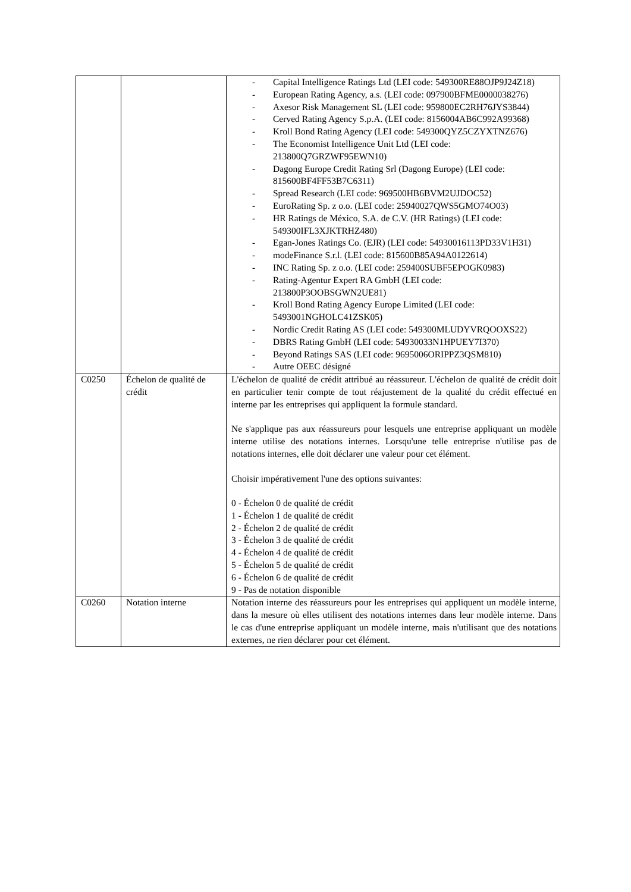| | | - Capital Intelligence Ratings Ltd (LEI code: 549300RE88OJP9J24Z18) - European Rating Agency, a.s. (LEI code: 097900BFME0000038276) - Axesor Risk Management SL (LEI code: 959800EC2RH76JYS3844) - Cerved Rating Agency S.p.A. (LEI code: 8156004AB6C992A99368) - Kroll Bond Rating Agency (LEI code: 549300QYZ5CZYXTNZ676) - The Economist Intelligence Unit Ltd (LEI code: 213800Q7GRZWF95EWN10) - Dagong Europe Credit Rating Srl (Dagong Europe) (LEI code: 815600BF4FF53B7C6311) - Spread Research (LEI code: 969500HB6BVM2UJDOC52) - EuroRating Sp. z o.o. (LEI code: 25940027QWS5GMO74O03) - HR Ratings de México, S.A. de C.V. (HR Ratings) (LEI code: 549300IFL3XJKTRHZ480) - Egan-Jones Ratings Co. (EJR) (LEI code: 54930016113PD33V1H31) - modeFinance S.r.l. (LEI code: 815600B85A94A0122614) - INC Rating Sp. z o.o. (LEI code: 259400SUBF5EPOGK0983) - Rating-Agentur Expert RA GmbH (LEI code: 213800P3OOBSGWN2UE81) - Kroll Bond Rating Agency Europe Limited (LEI code: 5493001NGHOLC41ZSK05) - Nordic Credit Rating AS (LEI code: 549300MLUDYVRQOOXS22) - DBRS Rating GmbH (LEI code: 54930033N1HPUEY7I370) - Beyond Ratings SAS (LEI code: 9695006ORIPPZ3QSM810) - Autre OEEC désigné |
| C0250 | Échelon de qualité de crédit | L'échelon de qualité de crédit attribué au réassureur. L'échelon de qualité de crédit doit en particulier tenir compte de tout réajustement de la qualité du crédit effectué en interne par les entreprises qui appliquent la formule standard. Ne s'applique pas aux réassureurs pour lesquels une entreprise appliquant un modèle interne utilise des notations internes. Lorsqu'une telle entreprise n'utilise pas de notations internes, elle doit déclarer une valeur pour cet élément. Choisir impérativement l'une des options suivantes: 0 - Échelon 0 de qualité de crédit 1 - Échelon 1 de qualité de crédit 2 - Échelon 2 de qualité de crédit 3 - Échelon 3 de qualité de crédit 4 - Échelon 4 de qualité de crédit 5 - Échelon 5 de qualité de crédit 6 - Échelon 6 de qualité de crédit 9 - Pas de notation disponible |
| C0260 | Notation interne | Notation interne des réassureurs pour les entreprises qui appliquent un modèle interne, dans la mesure où elles utilisent des notations internes dans leur modèle interne. Dans le cas d'une entreprise appliquant un modèle interne, mais n'utilisant que des notations externes, ne rien déclarer pour cet élément. |